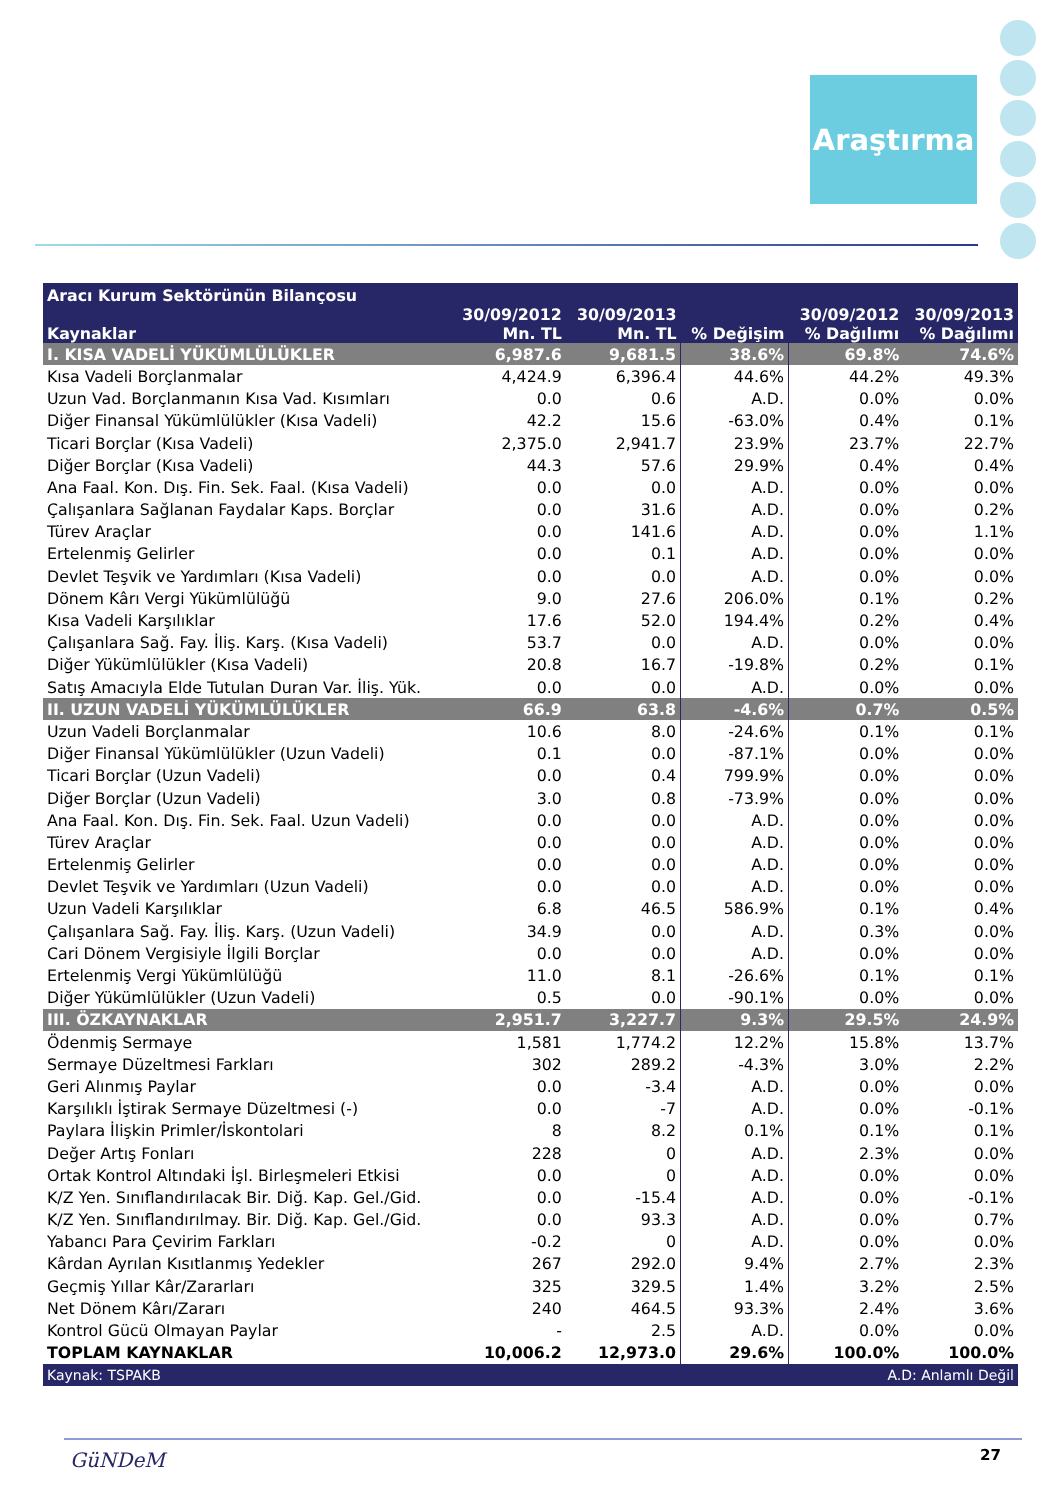Araştırma
| Aracı Kurum Sektörünün Bilançosu | | | | | |
| --- | --- | --- | --- | --- | --- |
| Kaynaklar | 30/09/2012 Mn. TL | 30/09/2013 Mn. TL | % Değişim | 30/09/2012 % Dağılımı | 30/09/2013 % Dağılımı |
| I. KISA VADELİ YÜKÜMLÜLÜKLER | 6,987.6 | 9,681.5 | 38.6% | 69.8% | 74.6% |
| Kısa Vadeli Borçlanmalar | 4,424.9 | 6,396.4 | 44.6% | 44.2% | 49.3% |
| Uzun Vad. Borçlanmanın Kısa Vad. Kısımları | 0.0 | 0.6 | A.D. | 0.0% | 0.0% |
| Diğer Finansal Yükümlülükler (Kısa Vadeli) | 42.2 | 15.6 | -63.0% | 0.4% | 0.1% |
| Ticari Borçlar (Kısa Vadeli) | 2,375.0 | 2,941.7 | 23.9% | 23.7% | 22.7% |
| Diğer Borçlar (Kısa Vadeli) | 44.3 | 57.6 | 29.9% | 0.4% | 0.4% |
| Ana Faal. Kon. Dış. Fin. Sek. Faal. (Kısa Vadeli) | 0.0 | 0.0 | A.D. | 0.0% | 0.0% |
| Çalışanlara Sağlanan Faydalar Kaps. Borçlar | 0.0 | 31.6 | A.D. | 0.0% | 0.2% |
| Türev Araçlar | 0.0 | 141.6 | A.D. | 0.0% | 1.1% |
| Ertelenmiş Gelirler | 0.0 | 0.1 | A.D. | 0.0% | 0.0% |
| Devlet Teşvik ve Yardımları (Kısa Vadeli) | 0.0 | 0.0 | A.D. | 0.0% | 0.0% |
| Dönem Kârı Vergi Yükümlülüğü | 9.0 | 27.6 | 206.0% | 0.1% | 0.2% |
| Kısa Vadeli Karşılıklar | 17.6 | 52.0 | 194.4% | 0.2% | 0.4% |
| Çalışanlara Sağ. Fay. İliş. Karş. (Kısa Vadeli) | 53.7 | 0.0 | A.D. | 0.0% | 0.0% |
| Diğer Yükümlülükler (Kısa Vadeli) | 20.8 | 16.7 | -19.8% | 0.2% | 0.1% |
| Satış Amacıyla Elde Tutulan Duran Var. İliş. Yük. | 0.0 | 0.0 | A.D. | 0.0% | 0.0% |
| II. UZUN VADELİ YÜKÜMLÜLÜKLER | 66.9 | 63.8 | -4.6% | 0.7% | 0.5% |
| Uzun Vadeli Borçlanmalar | 10.6 | 8.0 | -24.6% | 0.1% | 0.1% |
| Diğer Finansal Yükümlülükler (Uzun Vadeli) | 0.1 | 0.0 | -87.1% | 0.0% | 0.0% |
| Ticari Borçlar (Uzun Vadeli) | 0.0 | 0.4 | 799.9% | 0.0% | 0.0% |
| Diğer Borçlar (Uzun Vadeli) | 3.0 | 0.8 | -73.9% | 0.0% | 0.0% |
| Ana Faal. Kon. Dış. Fin. Sek. Faal. Uzun Vadeli) | 0.0 | 0.0 | A.D. | 0.0% | 0.0% |
| Türev Araçlar | 0.0 | 0.0 | A.D. | 0.0% | 0.0% |
| Ertelenmiş Gelirler | 0.0 | 0.0 | A.D. | 0.0% | 0.0% |
| Devlet Teşvik ve Yardımları (Uzun Vadeli) | 0.0 | 0.0 | A.D. | 0.0% | 0.0% |
| Uzun Vadeli Karşılıklar | 6.8 | 46.5 | 586.9% | 0.1% | 0.4% |
| Çalışanlara Sağ. Fay. İliş. Karş. (Uzun Vadeli) | 34.9 | 0.0 | A.D. | 0.3% | 0.0% |
| Cari Dönem Vergisiyle İlgili Borçlar | 0.0 | 0.0 | A.D. | 0.0% | 0.0% |
| Ertelenmiş Vergi Yükümlülüğü | 11.0 | 8.1 | -26.6% | 0.1% | 0.1% |
| Diğer Yükümlülükler (Uzun Vadeli) | 0.5 | 0.0 | -90.1% | 0.0% | 0.0% |
| III. ÖZKAYNAKLAR | 2,951.7 | 3,227.7 | 9.3% | 29.5% | 24.9% |
| Ödenmiş Sermaye | 1,581 | 1,774.2 | 12.2% | 15.8% | 13.7% |
| Sermaye Düzeltmesi Farkları | 302 | 289.2 | -4.3% | 3.0% | 2.2% |
| Geri Alınmış Paylar | 0.0 | -3.4 | A.D. | 0.0% | 0.0% |
| Karşılıklı İştirak Sermaye Düzeltmesi (-) | 0.0 | -7 | A.D. | 0.0% | -0.1% |
| Paylara İlişkin Primler/İskontolari | 8 | 8.2 | 0.1% | 0.1% | 0.1% |
| Değer Artış Fonları | 228 | 0 | A.D. | 2.3% | 0.0% |
| Ortak Kontrol Altındaki İşl. Birleşmeleri Etkisi | 0.0 | 0 | A.D. | 0.0% | 0.0% |
| K/Z Yen. Sınıflandırılacak Bir. Diğ. Kap. Gel./Gid. | 0.0 | -15.4 | A.D. | 0.0% | -0.1% |
| K/Z Yen. Sınıflandırılmay. Bir. Diğ. Kap. Gel./Gid. | 0.0 | 93.3 | A.D. | 0.0% | 0.7% |
| Yabancı Para Çevirim Farkları | -0.2 | 0 | A.D. | 0.0% | 0.0% |
| Kârdan Ayrılan Kısıtlanmış Yedekler | 267 | 292.0 | 9.4% | 2.7% | 2.3% |
| Geçmiş Yıllar Kâr/Zararları | 325 | 329.5 | 1.4% | 3.2% | 2.5% |
| Net Dönem Kârı/Zararı | 240 | 464.5 | 93.3% | 2.4% | 3.6% |
| Kontrol Gücü Olmayan Paylar | - | 2.5 | A.D. | 0.0% | 0.0% |
| TOPLAM KAYNAKLAR | 10,006.2 | 12,973.0 | 29.6% | 100.0% | 100.0% |
| Kaynak: TSPAKB | | | A.D: Anlamlı Değil | | |
GüNDeM 27